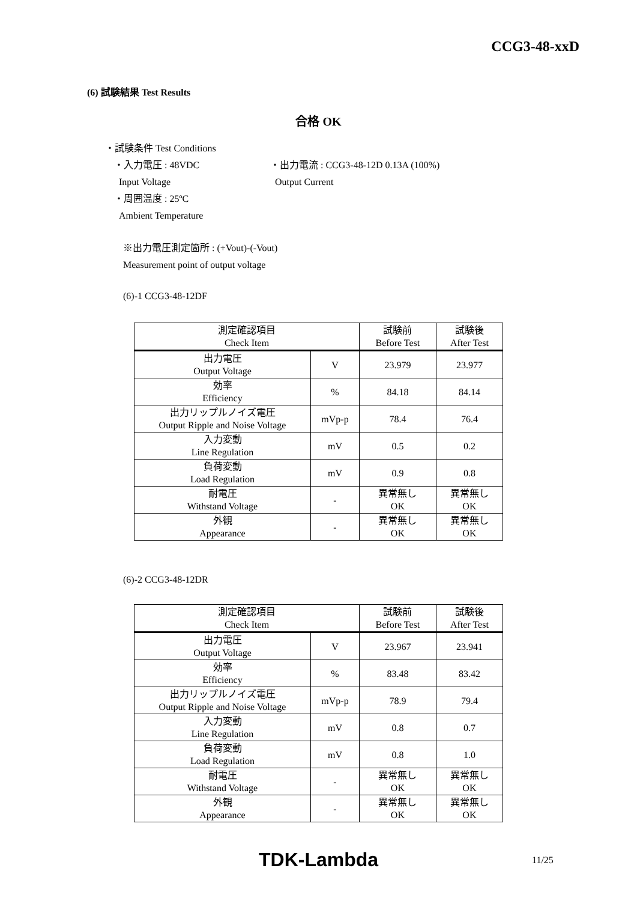CCG3-48-xxD
(6) 試験結果 Test Results
合格 OK
・試験条件 Test Conditions
・入力電圧 : 48VDC
Input Voltage
・出力電流 : CCG3-48-12D 0.13A (100%)
Output Current
・周囲温度 : 25ºC
Ambient Temperature
※出力電圧測定箇所 : (+Vout)‐(-Vout)
Measurement point of output voltage
(6)-1 CCG3-48-12DF
| 測定確認項目 Check Item | | 試験前 Before Test | 試験後 After Test |
| 出力電圧 Output Voltage | V | 23.979 | 23.977 |
| 効率 Efficiency | % | 84.18 | 84.14 |
| 出力リップルノイズ電圧 Output Ripple and Noise Voltage | mVp-p | 78.4 | 76.4 |
| 入力変動 Line Regulation | mV | 0.5 | 0.2 |
| 負荷変動 Load Regulation | mV | 0.9 | 0.8 |
| 耐電圧 Withstand Voltage | - | 異常無し OK | 異常無し OK |
| 外観 Appearance | - | 異常無し OK | 異常無し OK |
(6)-2 CCG3-48-12DR
| 測定確認項目 Check Item | | 試験前 Before Test | 試験後 After Test |
| 出力電圧 Output Voltage | V | 23.967 | 23.941 |
| 効率 Efficiency | % | 83.48 | 83.42 |
| 出力リップルノイズ電圧 Output Ripple and Noise Voltage | mVp-p | 78.9 | 79.4 |
| 入力変動 Line Regulation | mV | 0.8 | 0.7 |
| 負荷変動 Load Regulation | mV | 0.8 | 1.0 |
| 耐電圧 Withstand Voltage | - | 異常無し OK | 異常無し OK |
| 外観 Appearance | - | 異常無し OK | 異常無し OK |
TDK-Lambda
11/25